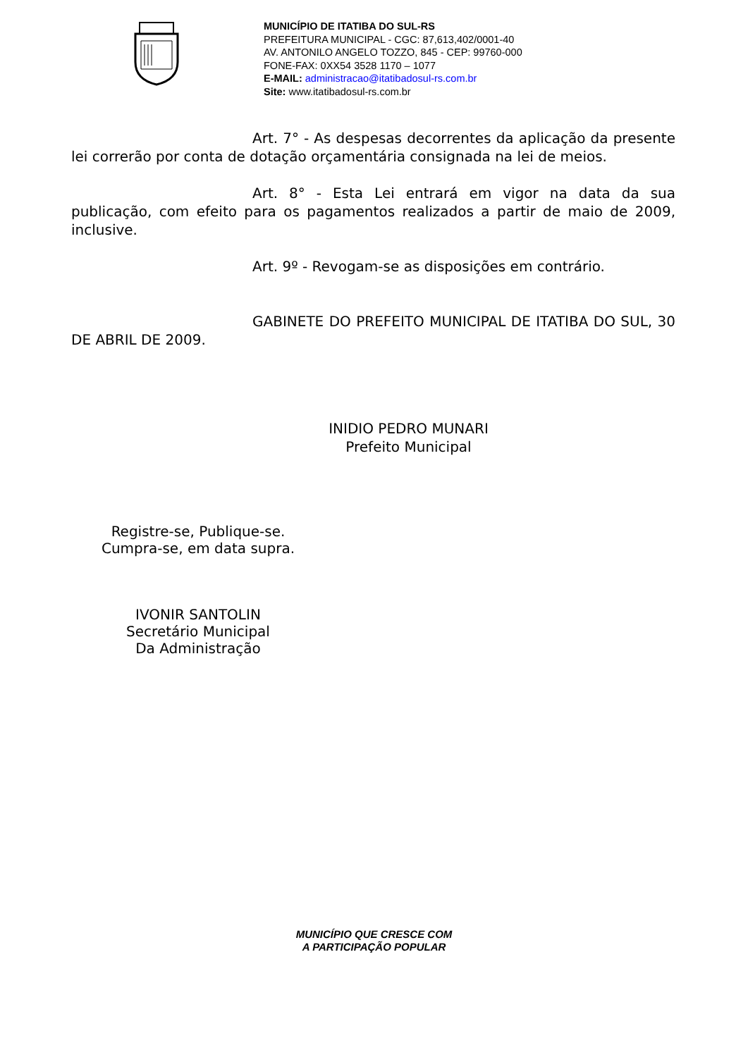MUNICÍPIO DE ITATIBA DO SUL-RS
PREFEITURA MUNICIPAL - CGC: 87,613,402/0001-40
AV. ANTONILO ANGELO TOZZO, 845 - CEP: 99760-000
FONE-FAX: 0XX54 3528 1170 – 1077
E-MAIL: administracao@itatibadosul-rs.com.br
Site: www.itatibadosul-rs.com.br
Art. 7° - As despesas decorrentes da aplicação da presente lei correrão por conta de dotação orçamentária consignada na lei de meios.
Art. 8° - Esta Lei entrará em vigor na data da sua publicação, com efeito para os pagamentos realizados a partir de maio de 2009, inclusive.
Art. 9º - Revogam-se as disposições em contrário.
GABINETE DO PREFEITO MUNICIPAL DE ITATIBA DO SUL, 30 DE ABRIL DE 2009.
INIDIO PEDRO MUNARI
Prefeito Municipal
Registre-se, Publique-se.
Cumpra-se, em data supra.
IVONIR SANTOLIN
Secretário Municipal
Da Administração
MUNICÍPIO QUE CRESCE COM
A PARTICIPAÇÃO POPULAR